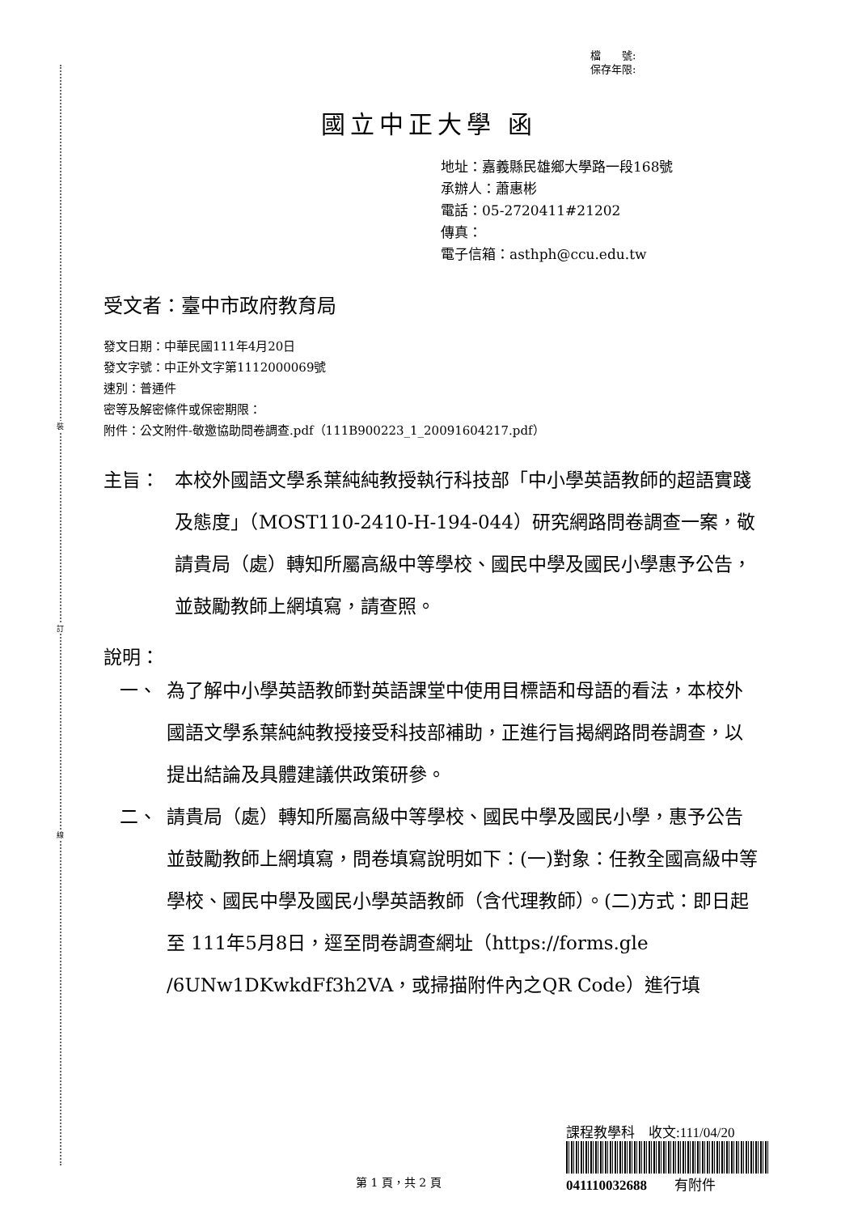裝
訂
線
檔　　號:
保存年限:
國立中正大學 函
地址：嘉義縣民雄鄉大學路一段168號
承辦人：蕭惠彬
電話：05-2720411#21202
傳真：
電子信箱：asthph@ccu.edu.tw
受文者：臺中市政府教育局
發文日期：中華民國111年4月20日
發文字號：中正外文字第1112000069號
速別：普通件
密等及解密條件或保密期限：
附件：公文附件-敬邀協助問卷調查.pdf（111B900223_1_20091604217.pdf）
主旨： 本校外國語文學系葉純純教授執行科技部「中小學英語教師的超語實踐及態度」（MOST110-2410-H-194-044）研究網路問卷調查一案，敬請貴局（處）轉知所屬高級中等學校、國民中學及國民小學惠予公告，並鼓勵教師上網填寫，請查照。
說明：
一、 為了解中小學英語教師對英語課堂中使用目標語和母語的看法，本校外國語文學系葉純純教授接受科技部補助，正進行旨揭網路問卷調查，以提出結論及具體建議供政策研參。
二、 請貴局（處）轉知所屬高級中等學校、國民中學及國民小學，惠予公告並鼓勵教師上網填寫，問卷填寫說明如下：(一)對象：任教全國高級中等學校、國民中學及國民小學英語教師（含代理教師）。(二)方式：即日起至 111年5月8日，逕至問卷調查網址（https://forms.gle /6UNw1DKwkdFf3h2VA，或掃描附件內之QR Code）進行填
第 1 頁，共 2 頁
課程教學科　收文:111/04/20
041110032688　　有附件